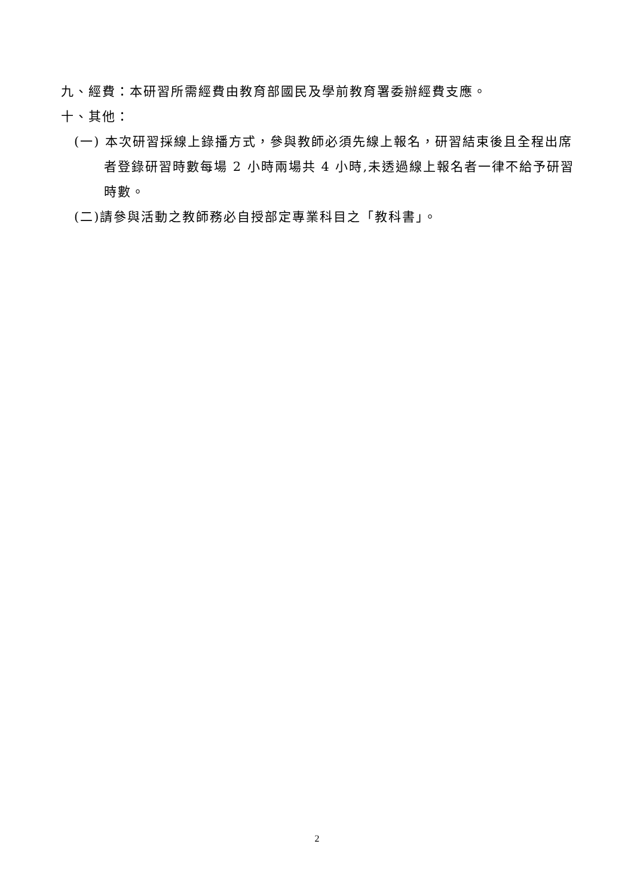九、經費：本研習所需經費由教育部國民及學前教育署委辦經費支應。
十、其他：
(一) 本次研習採線上錄播方式，參與教師必須先線上報名，研習結束後且全程出席者登錄研習時數每場 2 小時兩場共 4 小時,未透過線上報名者一律不給予研習時數。
(二)請參與活動之教師務必自授部定專業科目之「教科書」。
2